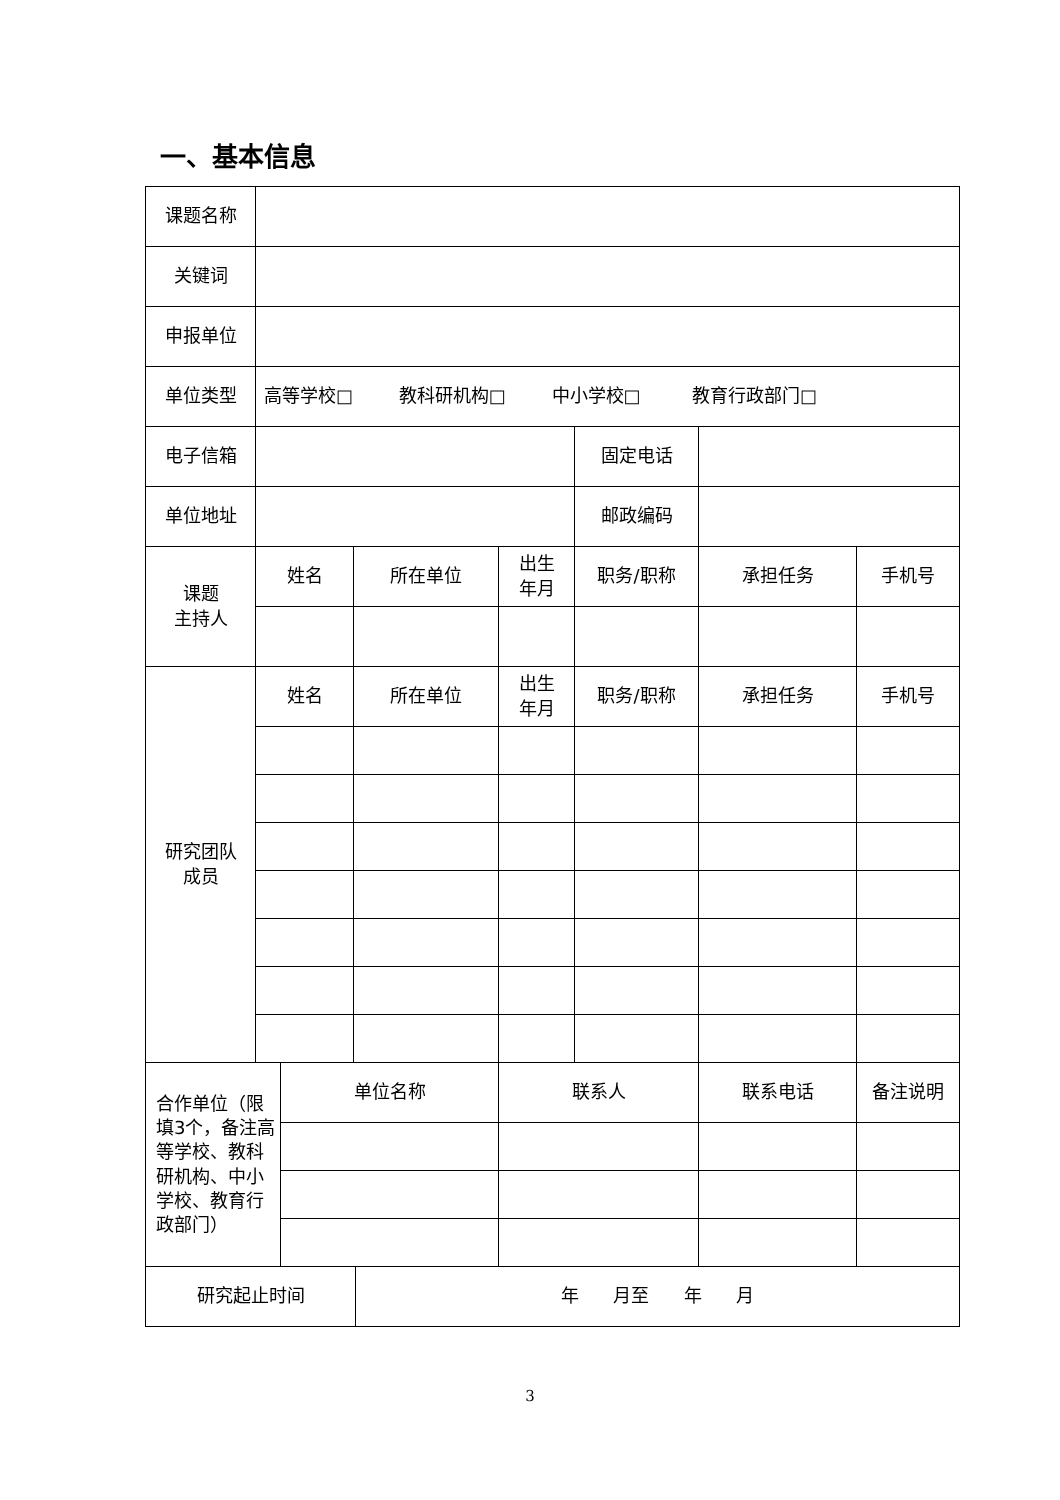一、基本信息
| 课题名称 | | | | | | | | |
| 关键词 | | | | | | | | |
| 申报单位 | | | | | | | | |
| 单位类型 | 高等学校□ 教科研机构□ 中小学校□ 教育行政部门□ | | | | | | | |
| 电子信箱 | | | | | | 固定电话 | | |
| 单位地址 | | | | | | 邮政编码 | | |
| 课题 主持人 | 姓名 | | 所在单位 | | 出生 年月 | 职务/职称 | 承担任务 | 手机号 |
| 研究团队 成员 | 姓名 | | 所在单位 | | 出生 年月 | 职务/职称 | 承担任务 | 手机号 |
| 合作单位（限填3个，备注高等学校、教科研机构、中小学校、教育行政部门） | | 单位名称 | | | 联系人 | | 联系电话 | 备注说明 |
| 研究起止时间 | | | | 年 月至 年 月 | | | | |
3